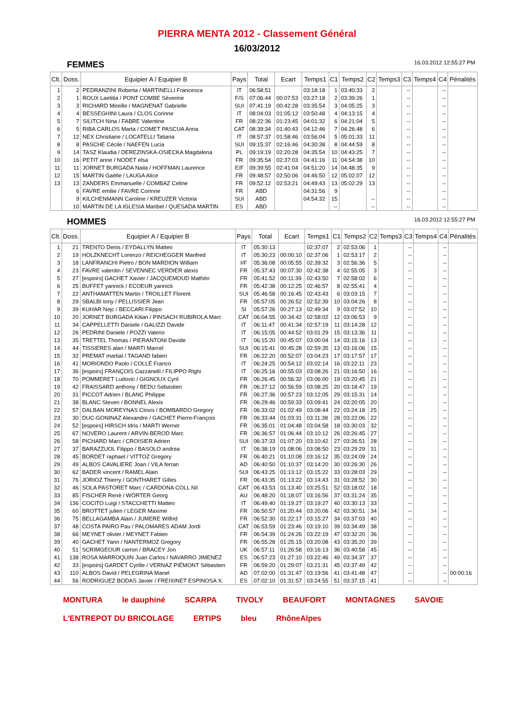PIERRA MENTA 2012 - Classement Général
16/03/2012
FEMMES 16.03.2012 12:55:27 PM
| Clt. | Doss. | Equipier A / Equipier B | Pays | Total | Ecart | Temps1 | C1 | Temps2 | C2 | Temps3 | C3 | Temps4 | C4 | Pénalités |
| --- | --- | --- | --- | --- | --- | --- | --- | --- | --- | --- | --- | --- | --- | --- |
| 1 | 2 | PEDRANZINI Roberta / MARTINELLI Francesca | IT | 06:58:51 | | 03:18:18 | 1 | 03:40:33 | 2 | | -- | | -- | |
| 2 | 1 | ROUX Laetitia / PONT COMBE Sèverine | F/S | 07:06:44 | 00:07:53 | 03:27:18 | 2 | 03:39:26 | 1 | | -- | | -- | |
| 3 | 3 | RICHARD Mireille / MAGNENAT Gabrielle | SUI | 07:41:19 | 00:42:28 | 03:35:54 | 3 | 04:05:25 | 3 | | -- | | -- | |
| 4 | 4 | BESSEGHINI Laura / CLOS Corinne | IT | 08:04:03 | 01:05:12 | 03:50:48 | 4 | 04:13:15 | 4 | | -- | | -- | |
| 5 | 7 | SILITCH Nina / FABRE Valentine | FR | 08:22:36 | 01:23:45 | 04:01:32 | 6 | 04:21:04 | 5 | | -- | | -- | |
| 6 | 5 | RIBA CARLOS Marta / COMET PASCUA Anna | CAT | 08:39:34 | 01:40:43 | 04:12:46 | 7 | 04:26:48 | 6 | | -- | | -- | |
| 7 | 12 | NEX Christiane / LOCATELLI Tatiana | IT | 08:57:37 | 01:58:46 | 03:56:04 | 5 | 05:01:33 | 11 | | -- | | -- | |
| 8 | 8 | PASCHE Cécile / NAEFEN Lucia | SUI | 09:15:37 | 02:16:46 | 04:30:38 | 8 | 04:44:59 | 8 | | -- | | -- | |
| 9 | 14 | TASZ Klaudia / DEREZINSKA-OSIECKA Magdalena | PL | 09:19:19 | 02:20:28 | 04:35:54 | 10 | 04:43:25 | 7 | | -- | | -- | |
| 10 | 16 | PETIT anne / NODET elsa | FR | 09:35:54 | 02:37:03 | 04:41:16 | 11 | 04:54:38 | 10 | | -- | | -- | |
| 11 | 11 | JORNET BURGADA Naila / HOFFMAN Laurence | E/F | 09:39:55 | 02:41:04 | 04:51:20 | 14 | 04:48:35 | 9 | | -- | | -- | |
| 12 | 15 | MARTIN Gaëlle / LAUGA Alice | FR | 09:48:57 | 02:50:06 | 04:46:50 | 12 | 05:02:07 | 12 | | -- | | -- | |
| 13 | 13 | ZANDERS Emmanuelle / COMBAZ Celine | FR | 09:52:12 | 02:53:21 | 04:49:43 | 13 | 05:02:29 | 13 | | -- | | -- | |
| | 6 | FAVRE emilie / FAVRE Corinne | FR | ABD | | 04:31:56 | 9 | | | | -- | | -- | |
| | 9 | KILCHENMANN Caroline / KREUZER Victoria | SUI | ABD | | 04:54:32 | 15 | | -- | | -- | | -- | |
| | 10 | MARTIN DE LA IGLESIA Maribel / QUESADA MARTIN | ES | ABD | | | -- | | -- | | -- | | -- | |
HOMMES 16.03.2012 12:55:27 PM
| Clt. | Doss. | Equipier A / Equipier B | Pays | Total | Ecart | Temps1 | C1 | Temps2 | C2 | Temps3 | C3 | Temps4 | C4 | Pénalités |
| --- | --- | --- | --- | --- | --- | --- | --- | --- | --- | --- | --- | --- | --- | --- |
| 1 | 21 | TRENTO Denis / EYDALLYN Matteo | IT | 05:30:13 | | 02:37:07 | 2 | 02:53:06 | 1 | | -- | | -- | |
| 2 | 19 | HOLZKNECHT Lorenzo / REICHEGGER Manfred | IT | 05:30:23 | 00:00:10 | 02:37:06 | 1 | 02:53:17 | 2 | | -- | | -- | |
| 3 | 18 | LANFRANCHI Pietro / BON MARDION William | I/F | 05:36:08 | 00:05:55 | 02:39:32 | 3 | 02:56:36 | 5 | | -- | | -- | |
| 4 | 23 | FAVRE valentin / SEVENNEC VERDIER alexis | FR | 05:37:43 | 00:07:30 | 02:42:38 | 4 | 02:55:05 | 3 | | -- | | -- | |
| 5 | 27 | [espoirs] GACHET Xavier / JACQUEMOUD Mathéo | FR | 05:41:52 | 00:11:39 | 02:43:50 | 7 | 02:58:02 | 6 | | -- | | -- | |
| 6 | 25 | BUFFET yannick / ECOEUR yannick | FR | 05:42:38 | 00:12:25 | 02:46:57 | 8 | 02:55:41 | 4 | | -- | | -- | |
| 7 | 22 | ANTHAMATTEN Martin / TROILLET Florent | SUI | 05:46:58 | 00:16:45 | 02:43:43 | 6 | 03:03:15 | 7 | | -- | | -- | |
| 8 | 29 | SBALBI tony / PELLISSIER Jean | FR | 05:57:05 | 00:26:52 | 02:52:39 | 10 | 03:04:26 | 8 | | -- | | -- | |
| 9 | 39 | KUHAR Nejc / BECCARI Filippo | SI | 05:57:26 | 00:27:13 | 02:49:34 | 9 | 03:07:52 | 10 | | -- | | -- | |
| 10 | 20 | JORNET BURGADA Kilian / PINSACH RUBIROLA Marc | CAT | 06:04:55 | 00:34:42 | 02:58:02 | 12 | 03:06:53 | 9 | | -- | | -- | |
| 11 | 34 | CAPPELLETTI Daniele / GALIZZI Davide | IT | 06:11:47 | 00:41:34 | 02:57:19 | 11 | 03:14:28 | 12 | | -- | | -- | |
| 12 | 26 | PEDRINI Daniele / POZZI Valerio | IT | 06:15:05 | 00:44:52 | 03:01:29 | 15 | 03:13:36 | 11 | | -- | | -- | |
| 13 | 35 | TRETTEL Thomas / PIERANTONI Davide | IT | 06:15:20 | 00:45:07 | 03:00:04 | 14 | 03:15:16 | 13 | | -- | | -- | |
| 14 | 44 | TISSIERES alan / MARTI Marcel | SUI | 06:15:41 | 00:45:28 | 02:59:35 | 13 | 03:16:06 | 15 | | -- | | -- | |
| 15 | 32 | PREMAT martial / TAGAND fabien | FR | 06:22:20 | 00:52:07 | 03:04:23 | 17 | 03:17:57 | 17 | | -- | | -- | |
| 16 | 41 | MORIONDO Paolo / COLLÉ Franco | IT | 06:24:25 | 00:54:12 | 03:02:14 | 16 | 03:22:11 | 23 | | -- | | -- | |
| 17 | 36 | [espoirs] FRANÇOIS Cazzanelli / FILIPPO Rlghi | IT | 06:25:16 | 00:55:03 | 03:08:26 | 21 | 03:16:50 | 16 | | -- | | -- | |
| 18 | 70 | POMMERET Ludovic / GIGNOUX Cyril | FR | 06:26:45 | 00:56:32 | 03:06:00 | 19 | 03:20:45 | 21 | | -- | | -- | |
| 19 | 42 | FRAISSARD anthony / BEDU Sebastien | FR | 06:27:12 | 00:56:59 | 03:08:25 | 20 | 03:18:47 | 19 | | -- | | -- | |
| 20 | 31 | PICCOT Adrien / BLANC Philippe | FR | 06:27:36 | 00:57:23 | 03:12:05 | 29 | 03:15:31 | 14 | | -- | | -- | |
| 21 | 38 | BLANC Steven / BONNEL Alexis | FR | 06:29:46 | 00:59:33 | 03:09:41 | 24 | 03:20:05 | 20 | | -- | | -- | |
| 22 | 57 | DALBAN MOREYNAS Clovis / BOMBARDO Gregory | FR | 06:33:02 | 01:02:49 | 03:08:44 | 22 | 03:24:18 | 25 | | -- | | -- | |
| 23 | 30 | DUC-GONINAZ Alexandre / GACHET Pierre-François | FR | 06:33:44 | 01:03:31 | 03:11:38 | 28 | 03:22:06 | 22 | | -- | | -- | |
| 24 | 52 | [espoirs] HIRSCH Idris / MARTI Werner | FR | 06:35:01 | 01:04:48 | 03:04:58 | 18 | 03:30:03 | 32 | | -- | | -- | |
| 25 | 67 | NOVERO Laurent / ARVIN-BEROD Marc | FR | 06:36:57 | 01:06:44 | 03:10:12 | 26 | 03:26:45 | 27 | | -- | | -- | |
| 26 | 58 | PICHARD Marc / CROISIER Adrien | SUI | 06:37:33 | 01:07:20 | 03:10:42 | 27 | 03:26:51 | 28 | | -- | | -- | |
| 27 | 37 | BARAZZUOL Filippo / BASOLO andrea | IT | 06:38:19 | 01:08:06 | 03:08:50 | 23 | 03:29:29 | 31 | | -- | | -- | |
| 28 | 45 | BORDET raphael / VITTOZ Gregory | FR | 06:40:21 | 01:10:08 | 03:16:12 | 35 | 03:24:09 | 24 | | -- | | -- | |
| 29 | 49 | ALBOS CAVALIERE Joan / VILA ferran | AD | 06:40:50 | 01:10:37 | 03:14:20 | 30 | 03:26:30 | 26 | | -- | | -- | |
| 30 | 62 | BADER vincent / RAMEL Alain | SUI | 06:43:25 | 01:13:12 | 03:15:22 | 33 | 03:28:03 | 29 | | -- | | -- | |
| 31 | 76 | JORIOZ Thierry / GONTHARET Gilles | FR | 06:43:35 | 01:13:22 | 03:14:43 | 31 | 03:28:52 | 30 | | -- | | -- | |
| 32 | 46 | SOLA PASTORET Marc / CARDONA COLL Nil | CAT | 06:43:53 | 01:13:40 | 03:25:51 | 52 | 03:18:02 | 18 | | -- | | -- | |
| 33 | 85 | FISCHER Renè / WÖRTER Georg | AU | 06:48:20 | 01:18:07 | 03:16:56 | 37 | 03:31:24 | 35 | | -- | | -- | |
| 34 | 136 | COCITO Luigi / STACCHETTI Matteo | IT | 06:49:40 | 01:19:27 | 03:19:27 | 40 | 03:30:13 | 33 | | -- | | -- | |
| 35 | 60 | BROTTET julien / LEGER Maxime | FR | 06:50:57 | 01:20:44 | 03:20:06 | 42 | 03:30:51 | 34 | | -- | | -- | |
| 36 | 75 | BELLAGAMBA Alain / JUMERE Wilfrid | FR | 06:52:30 | 01:22:17 | 03:15:27 | 34 | 03:37:03 | 40 | | -- | | -- | |
| 37 | 48 | COSTA PAIRO Pau / PALOMARES ADAM Jordi | CAT | 06:53:59 | 01:23:46 | 03:19:10 | 39 | 03:34:49 | 38 | | -- | | -- | |
| 38 | 66 | MEYNET olivier / MEYNET Fabien | FR | 06:54:39 | 01:24:26 | 03:22:19 | 47 | 03:32:20 | 36 | | -- | | -- | |
| 39 | 40 | GACHET Yann / NANTERMOZ Gregory | FR | 06:55:28 | 01:25:15 | 03:20:08 | 43 | 03:35:20 | 39 | | -- | | -- | |
| 40 | 51 | SCRIMGEOUR carron / BRACEY Jon | UK | 06:57:11 | 01:26:58 | 03:16:13 | 36 | 03:40:58 | 45 | | -- | | -- | |
| 41 | 138 | ROSA MARROQUIN Juan Carlos / NAVARRO JIMENEZ | ES | 06:57:23 | 01:27:10 | 03:22:46 | 49 | 03:34:37 | 37 | | -- | | -- | |
| 42 | 33 | [espoirs] GARDET Cyrille / VERNAZ PIÉMONT Sébastien | FR | 06:59:20 | 01:29:07 | 03:21:31 | 45 | 03:37:49 | 42 | | -- | | -- | |
| 43 | 110 | ALBOS David / PELEGRINA Manel | AD | 07:02:00 | 01:31:47 | 03:19:56 | 41 | 03:41:48 | 47 | | -- | | -- | 00:00:16 |
| 44 | 56 | RODRIGUEZ BODAS Javier / FREIXINET ESPINOSA X. | ES | 07:02:10 | 01:31:57 | 03:24:55 | 51 | 03:37:15 | 41 | | -- | | -- | |
MONTURA le dauphiné SCARPA TIVOLY BEAUFORT MONTAGNES SAVOIE L'ENTREPOT DU BRICOLAGE ERTIPS bleu RhôneAlpes